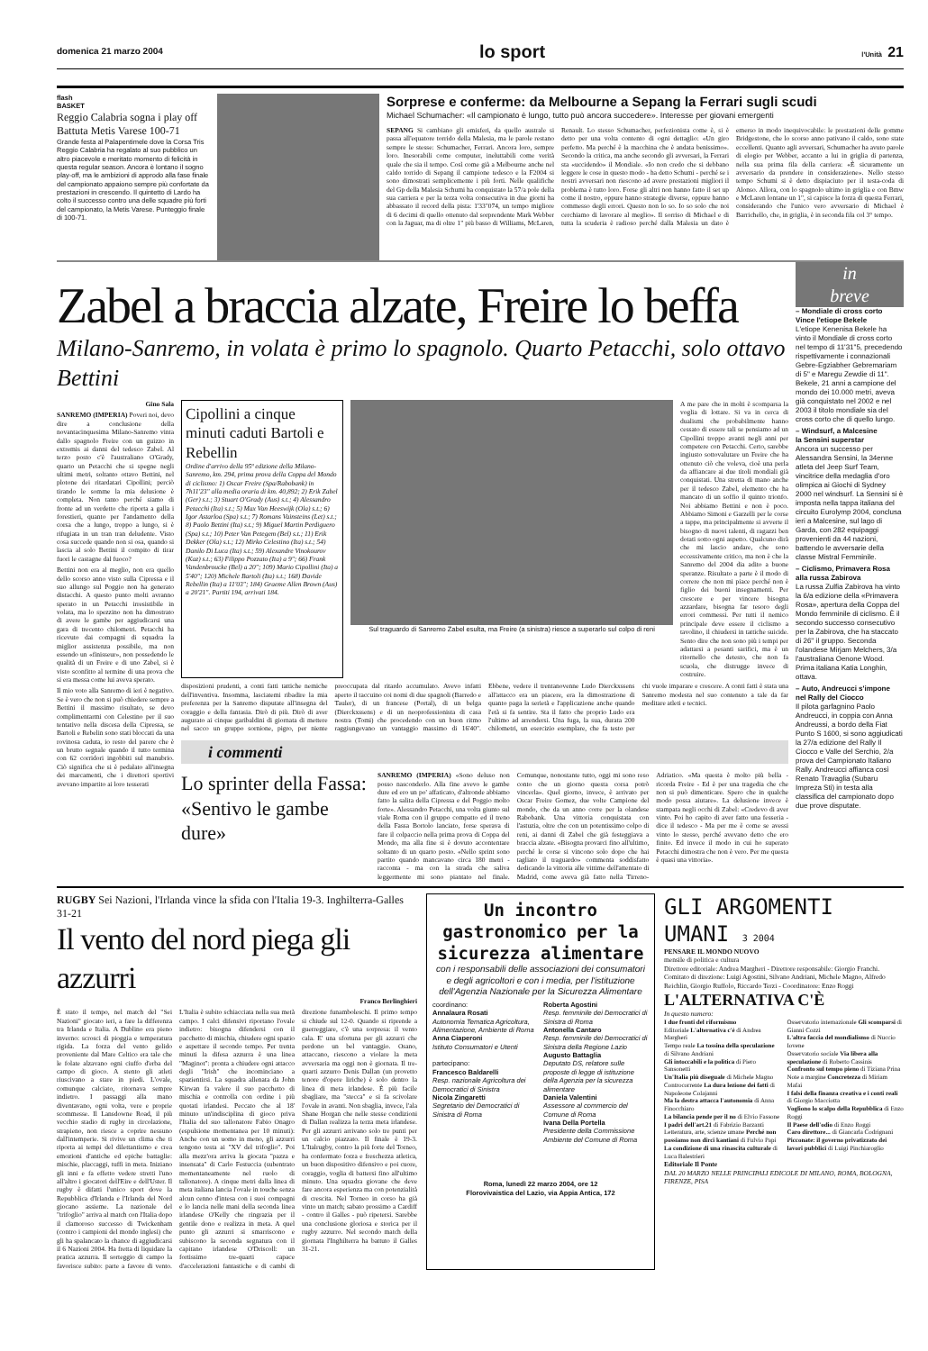domenica 21 marzo 2004 lo sport l'Unità 21
flash
BASKET
Reggio Calabria sogna i play off
Battuta Metis Varese 100-71
Grande festa al Palapentimele dove la Corsa Tris Reggio Calabria ha regalato al suo pubblico un altro piacevole e meritato momento di felicità in questa regular season. Ancora è lontano il sogno play-off, ma le ambizioni di approdo alla fase finale del campionato appaiono sempre più confortate da prestazioni in crescendo. Il quintetto di Lardo ha colto il successo contro una delle squadre più forti del campionato, la Metis Varese. Punteggio finale di 100-71.
Sorprese e conferme: da Melbourne a Sepang la Ferrari sugli scudi
Michael Schumacher: «Il campionato è lungo, tutto può ancora succedere». Interesse per giovani emergenti
SEPANG Si cambiano gli emisferi, da quello australe si passa all'equatore torrido della Malesia, ma le parole restano sempre le stesse: Schumacher, Ferrari. Ancora loro, sempre loro. Inesorabili come computer, ineluttabili come verità quale che sia il tempo. Così come già a Melbourne anche nel caldo torrido di Sepang il campione tedesco e la F2004 si sono dimostrati semplicemente i più forti. Nelle qualifiche del Gp della Malesia Schumi ha conquistato la 57/a pole della sua carriera e per la terza volta consecutiva in due giorni ha abbassato il record della pista: 1'33"074, un tempo migliore di 6 decimi di quello ottenuto dal sorprendente Mark Webber con la Jaguar, ma di oltre 1" più basso di Williams, McLaren, Renault. Lo stesso Schumacher, perfezionista come è, si è detto per una volta contento di ogni dettaglio: «Un giro perfetto. Ma perché è la macchina che è andata benissimo». Secondo la critica, ma anche secondo gli avversari, la Ferrari sta «uccidendo» il Mondiale. «Io non credo che si debbano leggere le cose in questo modo - ha detto Schumi - perché se i nostri avversari non riescono ad avere prestazioni migliori il problema è tutto loro. Forse gli altri non hanno fatto il set up come il nostro, oppure hanno strategie diverse, oppure hanno commesso degli errori. Questo non lo so. Io so solo che noi cerchiamo di lavorare al meglio». Il sorriso di Michael e di tutta la scuderia è radioso perché dalla Malesia un dato è emerso in modo inequivocabile: le prestazioni delle gomme Bridgestone, che lo scorso anno pativano il caldo, sono state eccellenti. Quanto agli avversari, Schumacher ha avuto parole di elogio per Webber, accanto a lui in griglia di partenza, nella sua prima fila della carriera: «È sicuramente un avversario da prendere in considerazione». Nello stesso tempo Schumi si è detto dispiaciuto per il testa-coda di Alonso. Allora, con lo spagnolo ultimo in griglia e con Bmw e McLaren lontane un 1", si capisce la forza di questa Ferrari, considerando che l'unico vero avversario di Michael è Barrichello, che, in griglia, è in seconda fila col 3° tempo.
Zabel a braccia alzate, Freire lo beffa
Milano-Sanremo, in volata è primo lo spagnolo. Quarto Petacchi, solo ottavo Bettini
Gino Sala
SANREMO (IMPERIA) Poveri noi, devo dire a conclusione della novantacinquesima Milano-Sanremo vinta dallo spagnolo Freire con un guizzo in extremis ai danni del tedesco Zabel. Al terzo posto c'è l'australiano O'Grady, quarto un Petacchi che si spegne negli ultimi metri, soltanto ottavo Bettini, nel plotone dei ritardatari Cipollini; perciò tirando le somme la mia delusione è completa. Non tanto perché siamo di fronte ad un verdetto che riporta a galla i forestieri, quanto per l'andamento della corsa che a lungo, troppo a lungo, si è rifugiata in un tran tran deludente. Visto cosa succede quando non si osa, quando si lascia al solo Bettini il compito di tirar fuori le castagne dal fuoco?
Bettini non era al meglio, non era quello dello scorso anno visto sulla Cipressa e il suo allungo sul Poggio non ha generato distacchi. A questo punto molti avranno sperato in un Petacchi irresistibile in volata, ma lo spezzino non ha dimostrato di avere le gambe per aggiudicarsi una gara di trecento chilometri. Petacchi ha ricevuto dai compagni di squadra la miglior assistenza possibile, ma non essendo un «finisseur», non possedendo le qualità di un Freire e di uno Zabel, si è visto sconfitto al termine di una prova che si era messa come lui aveva sperato.
Il mio voto alla Sanremo di ieri è negativo. Se è vero che non si può chiedere sempre a Bettini il massimo risultato, se devo complimentarmi con Celestino per il suo tentativo nella discesa della Cipressa, se Bartoli e Rebelin sono stati bloccati da una rovinosa caduta, io resto del parere che è un brutto segnale quando il tutto termina con 62 corridori ingobbiti sul manubrio. Ciò significa che si è pedalato all'insegna dei marcamenti, che i direttori sportivi avevano impartito ai loro tesserati
Cipollini a cinque minuti caduti Bartoli e Rebellin
Ordine d'arrivo della 95ª edizione della Milano-Sanremo, km. 294, prima prova della Coppa del Mondo di ciclismo: 1) Oscar Freire (Spa/Rabobank) in 7h11'23" alla media oraria di km. 40,892; 2) Erik Zabel (Ger) s.t.; 3) Stuart O'Grady (Aus) s.t.; 4) Alessandro Petacchi (Ita) s.t.; 5) Max Van Heeswijk (Ola) s.t.; 6) Igor Astarloa (Spa) s.t.; 7) Romans Vainsteins (Let) s.t.; 8) Paolo Bettini (Ita) s.t.; 9) Miguel Martin Perdiguero (Spa) s.t.; 10) Peter Van Petegem (Bel) s.t.; 11) Erik Dekker (Ola) s.t.; 12) Mirko Celestino (Ita) s.t.; 54) Danilo Di Luca (Ita) s.t.; 59) Alexandre Vinokourov (Kaz) s.t.; 63) Filippo Pozzato (Ita) a 9"; 66) Frank Vandenbroucke (Bel) a 20"; 109) Mario Cipollini (Ita) a 5'40"; 120) Michele Bartoli (Ita) s.t.; 168) Davide Rebellin (Ita) a 11'03"; 184) Graeme Allen Brown (Aus) a 20'21". Partiti 194, arrivati 184.
Sul traguardo di Sanremo Zabel esulta, ma Freire (a sinistra) riesce a superarlo sul colpo di reni
A me pare che in molti è scomparsa la voglia di lottare. Si va in cerca di dualismi che probabilmente hanno cessato di essere tali se pensiamo ad un Cipollini troppo avanti negli anni per competere con Petacchi. Certo, sarebbe ingiusto sottovalutare un Freire che ha ottenuto ciò che voleva, cioè una perla da affiancare ai due titoli mondiali già conquistati. Una stretta di mano anche per il tedesco Zabel, elemento che ha mancato di un soffio il quinto trionfo. Noi abbiamo Bettini e non è poco. Abbiamo Simoni e Garzelli per le corse a tappe, ma principalmente si avverte il bisogno di nuovi talenti, di ragazzi ben dotati sotto ogni aspetto. Qualcuno dirà che mi lascio andare, che sono eccessivamente critico, ma non è che la Sanremo del 2004 dia adito a buone speranze. Risultato a parte è il modo di correre che non mi piace perché non è figlio dei buoni insegnamenti. Per crescere e per vincere bisogna azzardare, bisogna far tesoro degli errori commessi. Per tutti il nemico principale deve essere il ciclismo a tavolino, il chiudersi in tattiche suicide. Sento dire che non sono più i tempi per adattarsi a pesanti sarifici, ma è un ritornello che detesto, che non fa scuola, che distrugge invece di costruire.
disposizioni prudenti, a conti fatti tattiche nemiche dell'inventiva. Insomma, lasciatemi ribadire la mia preferenza per la Sanremo disputate all'insegna del coraggio e della fantasia. Dirò di più. Dirò di aver augurato ai cinque garibaldini di giornata di mettere nel sacco un gruppo sornione, pigro, per niente preoccupata dal ritardo accumulato. Avevo infatti aperto il taccuino coi nomi di due spagnoli (Barredo e Tauler), di un francese (Portal), di un belga (Dierckxssens) e di un neoprofessionista di casa nostra (Tomi) che procedendo con un buon ritmo raggiungevano un vantaggio massimo di 16'40". Ebbene, vedere il trentanovenne Ludo Dierckxssens all'attacco era un piacere, era la dimostrazione di quanto paga la serietà e l'applicazione anche quando l'età si fa sentire. Sta il fatto che proprio Ludo era l'ultimo ad arrendersi. Una fuga, la sua, durata 200 chilometri, un esercizio esemplare, che fa testo per chi vuole imparare e crescere. A conti fatti è stata una Sanremo modesta nel suo contenuto a tale da far meditare atleti e tecnici.
i commenti
Lo sprinter della Fassa: «Sentivo le gambe dure»
SANREMO (IMPERIA) «Sono deluso non posso nasconderlo. Alla fine avevo le gambe dure ed ero un po' affaticato, d'altronde abbiamo fatto la salita della Cipressa e del Poggio molto forte». Alessandro Petacchi, una volta giunto sul viale Roma con il gruppo compatto ed il treno della Fassa Bortolo lanciato, forse sperava di fare il colpaccio nella prima prova di Coppa del Mondo, ma alla fine si è dovuto accontentare soltanto di un quarto posto. «Nello sprint sono partito quando mancavano circa 180 metri - racconta - ma con la strada che saliva leggermente mi sono piantato nel finale. Comunque, nonostante tutto, oggi mi sono reso conto che un giorno questa corsa potrò vincerla». Quel giorno, invece, è arrivato per Oscar Freire Gomez, due volte Campione del mondo, che da un anno corre per la olandese Rabobank. Una vittoria conquistata con l'astuzia, oltre che con un potentissimo colpo di reni, ai danni di Zabel che già festeggiava a braccia alzate. «Bisogna provarci fino all'ultimo, perché le corse si vincono solo dopo che hai tagliato il traguardo» commenta soddisfatto dedicando la vittoria alle vittime dell'attentato di Madrid, come aveva già fatto nella Tirreno-Adriatico. «Ma questa è molto più bella - ricorda Freire - Ed è per una tragedia che che non si può dimenticare. Spero che in qualche modo possa aiutare». La delusione invece è stampata negli occhi di Zabel: «Credevo di aver vinto. Poi ho capito di aver fatto una fesseria - dice il tedesco - Ma per me è come se avessi vinto lo stesso, perché avevano detto che ero finito. Ed invece il modo in cui ho superato Petacchi dimostra che non è vero. Per me questa è quasi una vittoria».
in
breve
– Mondiale di cross corto
Vince l'etiope Bekele
L'etiope Kenenisa Bekele ha vinto il Mondiale di cross corto nel tempo di 11'31"5, precedendo rispettivamente i connazionali Gebre-Egziabher Gebremariam di 5" e Maregu Zewdie di 11". Bekele, 21 anni a campione del mondo dei 10.000 metri, aveva già conquistato nel 2002 e nel 2003 il titolo mondiale sia del cross corto che di quello lungo.
– Windsurf, a Malcesine
la Sensini superstar
Ancora un successo per Alessandra Sensini, la 34enne atleta del Jeep Surf Team, vincitrice della medaglia d'oro olimpica ai Giochi di Sydney 2000 nel windsurf. La Sensini si è imposta nella tappa italiana del circuito Eurolymp 2004, conclusa ieri a Malcesine, sul lago di Garda, con 282 equipaggi provenienti da 44 nazioni, battendo le avversarie della classe Mistral Femminile.
– Ciclismo, Primavera Rosa
alla russa Zabirova
La russa Zulfia Zabirova ha vinto la 6/a edizione della «Primavera Rosa», apertura della Coppa del Mondo femminile di ciclismo. È il secondo successo consecutivo per la Zabirova, che ha staccato di 26'' il gruppo. Seconda l'olandese Mirjam Melchers, 3/a l'australiana Oenone Wood. Prima italiana Katia Longhin, ottava.
– Auto, Andreucci s'impone
nel Rally del Ciocco
Il pilota garfagnino Paolo Andreucci, in coppia con Anna Andreussi, a bordo della Fiat Punto S 1600, si sono aggiudicati la 27/a edizione del Rally Il Ciocco e Valle del Serchio, 2/a prova del Campionato Italiano Rally. Andreucci affianca così Renato Travaglia (Subaru Impreza Sti) in testa alla classifica del campionato dopo due prove disputate.
RUGBY Sei Nazioni, l'Irlanda vince la sfida con l'Italia 19-3. Inghilterra-Galles 31-21
Il vento del nord piega gli azzurri
Franco Berlinghieri
È stato il tempo, nel match del "Sei Nazioni" giocato ieri, a fare la differenza tra Irlanda e Italia. A Dublino era pieno inverno: scrosci di pioggia e temperatura rigida. La forza del vento gelido proveniente dal Mare Celtico era tale che le folate alzavano ogni ciuffo d'erba del campo di gioco. A stento gli atleti riuscivano a stare in piedi. L'ovale, comunque calciato, ritornava sempre indietro. I passaggi alla mano diventavano, ogni volta, vere e proprie scommesse. Il Lansdowne Road, il più vecchio stadio di rugby in circolazione, strapieno, non riesce a coprire nessuno dall'intemperie. Si rivive un clima che ti riporta ai tempi del dilettantismo e crea emozioni d'antiche ed epiche battaglie: mischie, placcaggi, tuffi in meta. Iniziano gli inni e fa effetto vedere stretti l'uno all'altro i giocatori dell'Eire e dell'Uster. Il rugby è difatti l'unico sport dove la Repubblica d'Irlanda e l'Irlanda del Nord giocano assieme. La nazionale del "trifoglio" arriva al match con l'Italia dopo il clamoroso successo di Twickenham (contro i campioni del mondo inglesi) che gli ha spalancato la chance di aggiudicarsi il 6 Nazioni 2004. Ha fretta di liquidare la pratica azzurra. Il sorteggio di campo la favorisce subito: parte a favore di vento. L'Italia è subito schiacciata nella sua metà campo. I calci difensivi riportano l'ovale indietro: bisogna difendersi con il pacchetto di mischia, chiudere ogni spazio e aspettare il secondo tempo. Per trenta minuti la difesa azzurra è una linea "Maginot": pronta a chiudere ogni attacco degli "Irish" che incominciano a spazientirsi. La squadra allenata da John Kirwan fa valere il suo pacchetto di mischia e controlla con ordine i più quotati irlandesi. Peccato che al 18' minuto un'indisciplina di gioco priva l'Italia del suo tallonatore Fabio Onagro (espulsione momentanea per 10 minuti): Anche con un uomo in meno, gli azzurri tengono testa ai "XV del trifoglio". Poi alla mezz'ora arriva la giocata "pazza e insensata" di Carlo Festuccia (subentrato momentaneamente nel ruolo di tallonatore). A cinque metri dalla linea di meta italiana lancia l'ovale in touche senza alcun cenno d'intesa con i suoi compagni e lo lancia nelle mani della seconda linea irlandese O'Kelly che ringrazia per il gentile dono e realizza in meta. A quel punto gli azzurri si smarriscono e subiscono la seconda segnatura con il capitano irlandese O'Driscoll: un fortissimo tre-quarti capace d'accelerazioni fantastiche e di cambi di direzione funamboleschi. Il primo tempo si chiude sul 12-0. Quando si riprende a guerreggiare, c'è una sorpresa: il vento cala. E' una sfortuna per gli azzurri che perdono un bel vantaggio. Osano, attaccano, riescono a violare la meta avversaria ma oggi non è giornata. Il tre-quarti azzurro Denis Dallan (un provetto tenore d'opere liriche) è solo dentro la linea di meta irlandese. È più facile sbagliare, ma "stecca" e si fa scivolare l'ovale in avanti. Non sbaglia, invece, l'ala Shane Horgan che nelle stesse condizioni di Dallan realizza la terza meta irlandese. Per gli azzurri arrivano solo tre punti per un calcio piazzato. Il finale è 19-3. L'Italrugby, contro la più forte del Torneo, ha confermato forza e freschezza atletica, un buon dispositivo difensivo e poi cuore, coraggio, voglia di battersi fino all'ultimo minuto. Una squadra giovane che deve fare ancora esperienza ma con potenzialità di crescita. Nel Torneo in corso ha già vinto un match; sabato prossimo a Cardiff - contro il Galles - può ripetersi. Sarebbe una conclusione gloriosa e storica per il rugby azzurro. Nel secondo match della giornata l'Inghilterra ha battuto il Galles 31-21.
Un incontro gastronomico per la sicurezza alimentare
con i responsabili delle associazioni dei consumatori e degli agricoltori e con i media, per l'istituzione dell'Agenzia Nazionale per la Sicurezza Alimentare
coordinano:
Annalaura Rosati
Autonomia Tematica Agricoltura, Alimentazione, Ambiente di Roma
Anna Ciaperoni
Istituto Consumatori e Utenti
partecipano:
Francesco Baldarelli
Resp. nazionale Agricoltura dei Democratici di Sinistra
Nicola Zingaretti
Segretario dei Democratici di Sinistra di Roma
Roberta Agostini
Resp. femminile dei Democratici di Sinistra di Roma
Antonella Cantaro
Resp. femminile dei Democratici di Sinistra della Regione Lazio
Augusto Battaglia
Deputato DS, relatore sulle proposte di legge di istituzione della Agenzia per la sicurezza alimentare
Daniela Valentini
Assessore al commercio del Comune di Roma
Ivana Della Portella
Presidente della Commissione Ambiente del Comune di Roma
Roma, lunedì 22 marzo 2004, ore 12
Florovivaistica del Lazio, via Appia Antica, 172
GLI ARGOMENTI UMANI 3 2004
PENSARE IL MONDO NUOVO
mensile di politica e cultura
Direttore editoriale: Andrea Margheri - Direttore responsabile: Giorgio Franchi. Comitato di direzione: Luigi Agostini, Silvano Andriani, Michele Magno, Alfredo Reichlin, Giorgio Ruffolo, Riccardo Terzi - Coordinatore: Enzo Roggi
L'ALTERNATIVA C'È
In questo numero:
I due fronti del riformismo
Editoriale L'alternativa c'è di Andrea Margheri
Tempo reale La tossina della speculazione di Silvano Andriani
Gli intoccabili e la politica di Piero Sansonetti
Un'Italia più diseguale di Michele Magno
Controcorrente La dura lezione dei fatti di Napoleone Colajanni
Ma la destra attacca l'autonomia di Anna Finocchiaro
La bilancia pende per il no di Elvio Fassone
I padri dell'art.21 di Fabrizio Barzanti
Letteratura, arte, scienze umane Perché non possiamo non dirci kantiani di Fulvio Papi
La condizione di una rinascita culturale di Luca Balestrieri
Osservatorio internazionale Gli scomparsi di Gianni Cozzi
L'altra faccia del mondialismo di Nuccio Iovene
Osservatorio sociale Via libera alla speculazione di Roberto Cassinis
Confronto sul tempo pieno di Tiziana Prina
Note a margine Concretezza di Miriam Mafai
I falsi della finanza creativa e i conti reali di Giorgio Macciotta
Vogliono lo scalpo della Repubblica di Enzo Roggi
Il Paese dell'odio di Enzo Roggi
Caro direttore... di Giancarla Codrignani
Picconate: il governo privatizzato dei lavori pubblici di Luigi Pinchiaroglio
Editoriale Il Ponte
DAL 20 MARZO NELLE PRINCIPALI EDICOLE DI MILANO, ROMA, BOLOGNA, FIRENZE, PISA